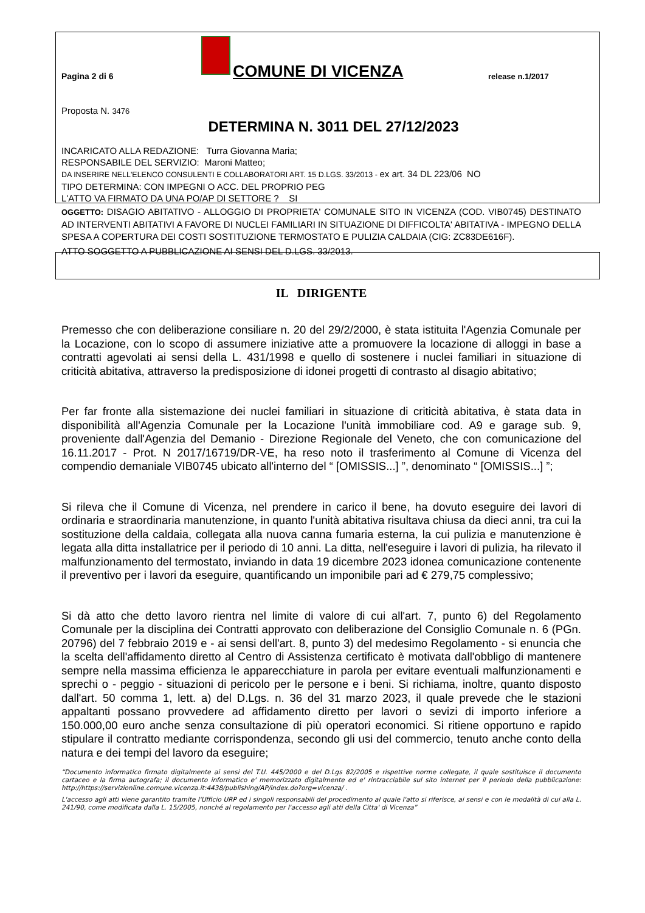Pagina 2 di 6
COMUNE DI VICENZA
release n.1/2017
Proposta N. 3476
DETERMINA N. 3011 DEL 27/12/2023
INCARICATO ALLA REDAZIONE: Turra Giovanna Maria;
RESPONSABILE DEL SERVIZIO: Maroni Matteo;
DA INSERIRE NELL'ELENCO CONSULENTI E COLLABORATORI ART. 15 D.LGS. 33/2013 - ex art. 34 DL 223/06 NO
TIPO DETERMINA: CON IMPEGNI O ACC. DEL PROPRIO PEG
L'ATTO VA FIRMATO DA UNA PO/AP DI SETTORE ? SI
OGGETTO: DISAGIO ABITATIVO - ALLOGGIO DI PROPRIETA' COMUNALE SITO IN VICENZA (COD. VIB0745) DESTINATO AD INTERVENTI ABITATIVI A FAVORE DI NUCLEI FAMILIARI IN SITUAZIONE DI DIFFICOLTA' ABITATIVA - IMPEGNO DELLA SPESA A COPERTURA DEI COSTI SOSTITUZIONE TERMOSTATO E PULIZIA CALDAIA (CIG: ZC83DE616F).
ATTO SOGGETTO A PUBBLICAZIONE AI SENSI DEL D.LGS. 33/2013.
IL DIRIGENTE
Premesso che con deliberazione consiliare n. 20 del 29/2/2000, è stata istituita l'Agenzia Comunale per la Locazione, con lo scopo di assumere iniziative atte a promuovere la locazione di alloggi in base a contratti agevolati ai sensi della L. 431/1998 e quello di sostenere i nuclei familiari in situazione di criticità abitativa, attraverso la predisposizione di idonei progetti di contrasto al disagio abitativo;
Per far fronte alla sistemazione dei nuclei familiari in situazione di criticità abitativa, è stata data in disponibilità all'Agenzia Comunale per la Locazione l'unità immobiliare cod. A9 e garage sub. 9, proveniente dall'Agenzia del Demanio - Direzione Regionale del Veneto, che con comunicazione del 16.11.2017 - Prot. N 2017/16719/DR-VE, ha reso noto il trasferimento al Comune di Vicenza del compendio demaniale VIB0745 ubicato all'interno del “ [OMISSIS...] ”, denominato “ [OMISSIS...] ”;
Si rileva che il Comune di Vicenza, nel prendere in carico il bene, ha dovuto eseguire dei lavori di ordinaria e straordinaria manutenzione, in quanto l'unità abitativa risultava chiusa da dieci anni, tra cui la sostituzione della caldaia, collegata alla nuova canna fumaria esterna, la cui pulizia e manutenzione è legata alla ditta installatrice per il periodo di 10 anni. La ditta, nell'eseguire i lavori di pulizia, ha rilevato il malfunzionamento del termostato, inviando in data 19 dicembre 2023 idonea comunicazione contenente il preventivo per i lavori da eseguire, quantificando un imponibile pari ad € 279,75 complessivo;
Si dà atto che detto lavoro rientra nel limite di valore di cui all'art. 7, punto 6) del Regolamento Comunale per la disciplina dei Contratti approvato con deliberazione del Consiglio Comunale n. 6 (PGn. 20796) del 7 febbraio 2019 e - ai sensi dell'art. 8, punto 3) del medesimo Regolamento - si enuncia che la scelta dell'affidamento diretto al Centro di Assistenza certificato è motivata dall'obbligo di mantenere sempre nella massima efficienza le apparecchiature in parola per evitare eventuali malfunzionamenti e sprechi o - peggio - situazioni di pericolo per le persone e i beni. Si richiama, inoltre, quanto disposto dall'art. 50 comma 1, lett. a) del D.Lgs. n. 36 del 31 marzo 2023, il quale prevede che le stazioni appaltanti possano provvedere ad affidamento diretto per lavori o sevizi di importo inferiore a 150.000,00 euro anche senza consultazione di più operatori economici. Si ritiene opportuno e rapido stipulare il contratto mediante corrispondenza, secondo gli usi del commercio, tenuto anche conto della natura e dei tempi del lavoro da eseguire;
“Documento informatico firmato digitalmente ai sensi del T.U. 445/2000 e del D.Lgs 82/2005 e rispettive norme collegate, il quale sostituisce il documento cartaceo e la firma autografa; il documento informatico e' memorizzato digitalmente ed e' rintracciabile sul sito internet per il periodo della pubblicazione: http://https://servizionline.comune.vicenza.it:4438/publishing/AP/index.do?org=vicenza/ .
L'accesso agli atti viene garantito tramite l'Ufficio URP ed i singoli responsabili del procedimento al quale l'atto si riferisce, ai sensi e con le modalità di cui alla L. 241/90, come modificata dalla L. 15/2005, nonché al regolamento per l'accesso agli atti della Citta' di Vicenza”